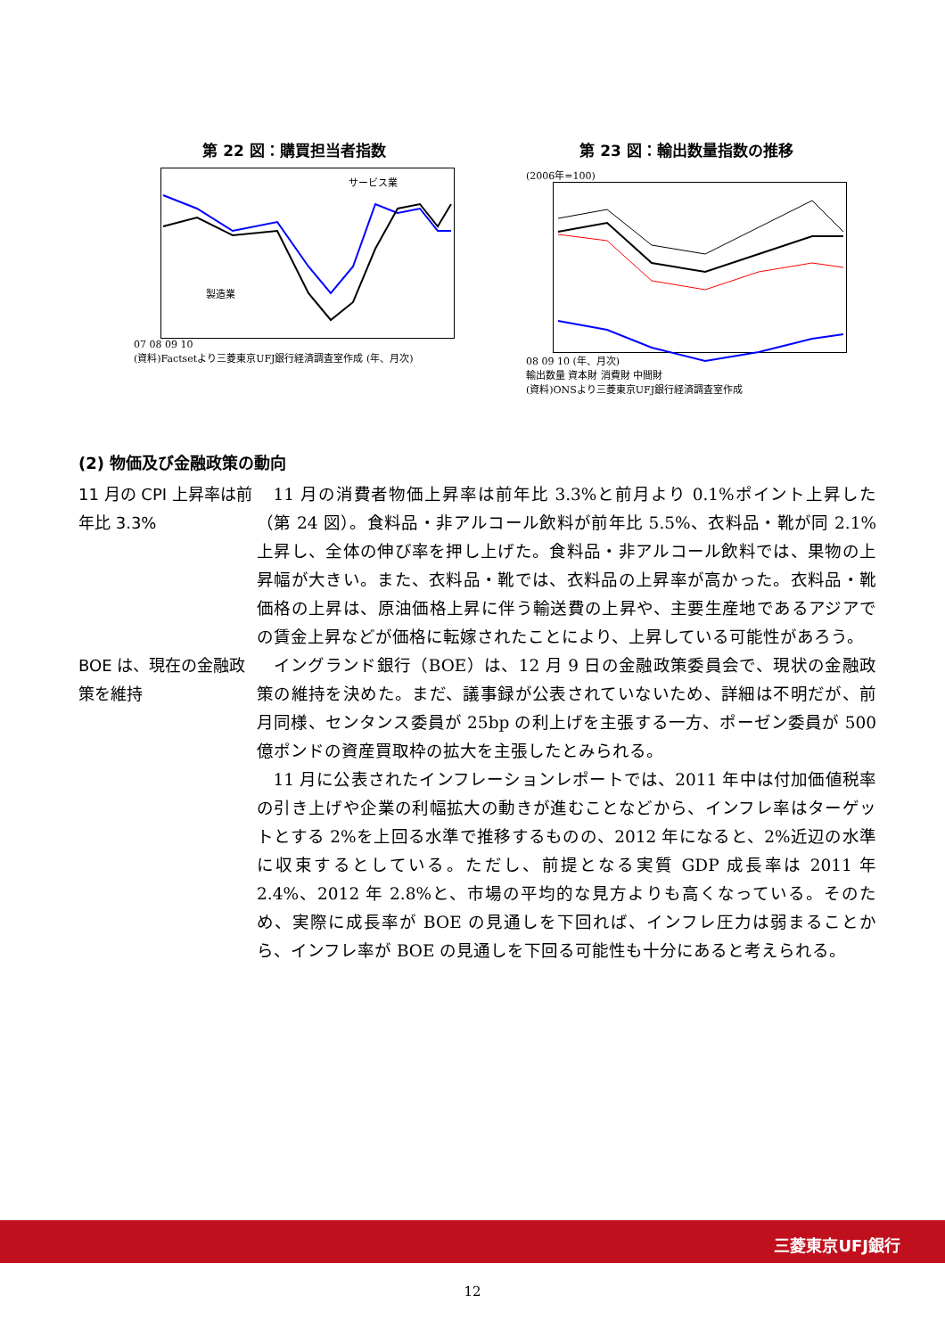第 22 図：購買担当者指数
サービス業
製造業
07 08 09 10
(資料)Factsetより三菱東京UFJ銀行経済調査室作成 (年、月次)
第 23 図：輸出数量指数の推移
(2006年=100)
08 09 10 (年、月次)
輸出数量 資本財 消費財 中間財
(資料)ONSより三菱東京UFJ銀行経済調査室作成
(2) 物価及び金融政策の動向
11 月の CPI 上昇率は前年比 3.3%
11 月の消費者物価上昇率は前年比 3.3%と前月より 0.1%ポイント上昇した（第 24 図）。食料品・非アルコール飲料が前年比 5.5%、衣料品・靴が同 2.1%上昇し、全体の伸び率を押し上げた。食料品・非アルコール飲料では、果物の上昇幅が大きい。また、衣料品・靴では、衣料品の上昇率が高かった。衣料品・靴価格の上昇は、原油価格上昇に伴う輸送費の上昇や、主要生産地であるアジアでの賃金上昇などが価格に転嫁されたことにより、上昇している可能性があろう。
BOE は、現在の金融政策を維持
イングランド銀行（BOE）は、12 月 9 日の金融政策委員会で、現状の金融政策の維持を決めた。まだ、議事録が公表されていないため、詳細は不明だが、前月同様、センタンス委員が 25bp の利上げを主張する一方、ポーゼン委員が 500 億ポンドの資産買取枠の拡大を主張したとみられる。
11 月に公表されたインフレーションレポートでは、2011 年中は付加価値税率の引き上げや企業の利幅拡大の動きが進むことなどから、インフレ率はターゲットとする 2%を上回る水準で推移するものの、2012 年になると、2%近辺の水準に収束するとしている。ただし、前提となる実質 GDP 成長率は 2011 年 2.4%、2012 年 2.8%と、市場の平均的な見方よりも高くなっている。そのため、実際に成長率が BOE の見通しを下回れば、インフレ圧力は弱まることから、インフレ率が BOE の見通しを下回る可能性も十分にあると考えられる。
三菱東京UFJ銀行
12